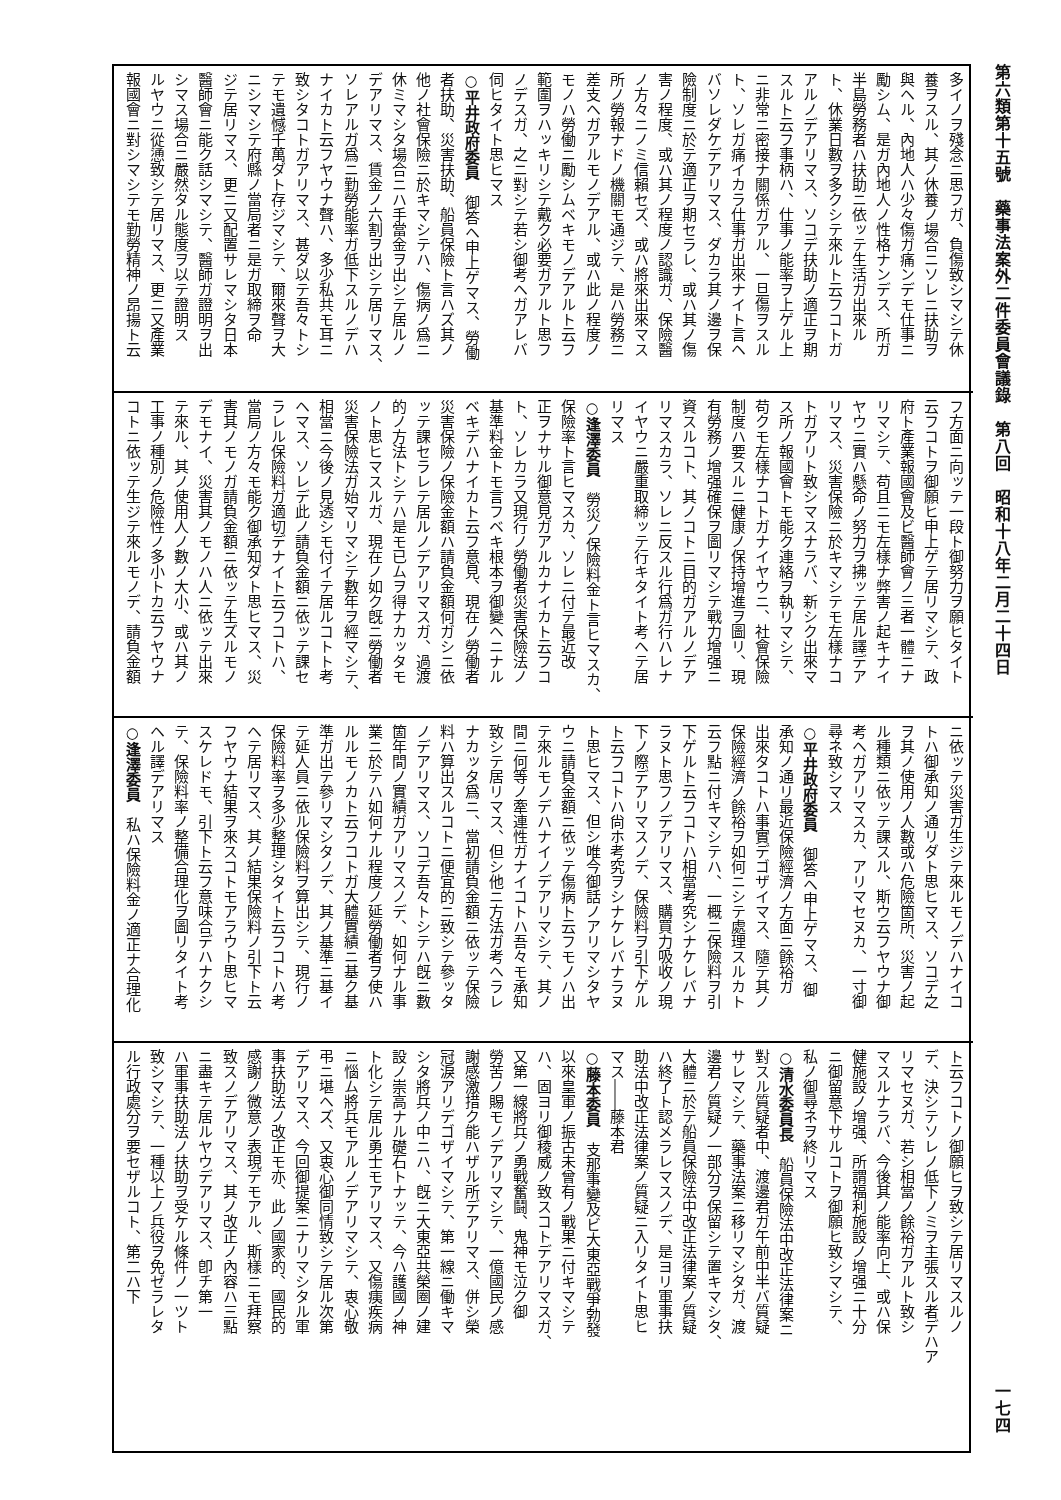第六類第十五號　藥事法案外二件委員會議錄　第八回　昭和十八年二月二十四日 一七四
多イノヲ殘念ニ思フガ、負傷致シマシテ休
養ヲスル、其ノ休養ノ場合ニソレニ扶助ヲ
與ヘル、內地人ハ少々傷ガ痛ンデモ仕事ニ
勵シム、是ガ內地人ノ性格ナンデス、所ガ
半島勞務者ハ扶助ニ依ッテ生活ガ出來ル
ト、休業日數ヲ多クシテ來ルト云フコトガ
アルノデアリマス、ソコデ扶助ノ適正ヲ期
スルト云フ事柄ハ、仕事ノ能率ヲ上ゲル上
ニ非常ニ密接ナ關係ガアル、一旦傷ヲスル
ト、ソレガ痛イカラ仕事ガ出來ナイト言ヘ
バソレダケデアリマス、ダカラ其ノ邊ヲ保
險制度ニ於テ適正ヲ期セラレ、或ハ其ノ傷
害ノ程度、或ハ其ノ程度ノ認識ガ、保險醫
ノ方々ニノミ信賴セズ、或ハ將來出來マス
所ノ勞報ナドノ機關モ通ジテ、是ハ勞務ニ
差支ヘガアルモノデアル、或ハ此ノ程度ノ
モノハ勞働ニ勵シムベキモノデアルト云フ
範圍ヲハッキリシテ戴ク必要ガアルト思フ
ノデスガ、之ニ對シテ若シ御考ヘガアレバ
伺ヒタイト思ヒマス
○平井政府委員　御答ヘ申上ゲマス、勞働
者扶助、災害扶助、船員保險ト言ハズ其ノ
他ノ社會保險ニ於キマシテハ、傷病ノ爲ニ
休ミマシタ場合ニハ手當金ヲ出シテ居ルノ
デアリマス、賃金ノ六割ヲ出シテ居リマス、
ソレアルガ爲ニ勤勞能率ガ低下スルノデハ
ナイカト云フヤウナ聲ハ、多少私共モ耳ニ
致シタコトガアリマス、甚ダ以テ吾々トシ
テモ遺憾千萬ダト存ジマシテ、爾來聲ヲ大
ニシマシテ府縣ノ當局者ニ是ガ取締ヲ命
ジテ居リマス、更ニ又配置サレマシタ日本
醫師會ニ能ク話シマシテ、醫師ガ證明ヲ出
シマス場合ニ嚴然タル態度ヲ以テ證明ス
ルヤウニ從慂致シテ居リマス、更ニ又產業
報國會ニ對シマシテモ勤勞精神ノ昂揚ト云
フ方面ニ向ッテ一段ト御努力ヲ願ヒタイト
云フコトヲ御願ヒ申上ゲテ居リマシテ、政
府ト產業報國會及ビ醫師會ノ三者一體ニナ
リマシテ、苟且ニモ左樣ナ弊害ノ起キナイ
ヤウニ實ハ懸命ノ努力ヲ拂ッテ居ル譯デア
リマス、災害保險ニ於キマシテモ左樣ナコ
トガアリト致シマスナラバ、新シク出來マ
ス所ノ報國會トモ能ク連絡ヲ執リマシテ、
苟クモ左樣ナコトガナイヤウニ、社會保險
制度ハ要スルニ健康ノ保持增進ヲ圖リ、現
有勞務ノ增强確保ヲ圖リマシテ戰力增强ニ
資スルコト、其ノコトニ目的ガアルノデア
リマスカラ、ソレニ反スル行爲ガ行ハレナ
イヤウニ嚴重取締ッテ行キタイト考ヘテ居
リマス
○逢澤委員　勞災ノ保險料金ト言ヒマスカ、
保險率ト言ヒマスカ、ソレニ付テ最近改
正ヲナサル御意見ガアルカナイカト云フコ
ト、ソレカラ又現行ノ勞働者災害保險法ノ
基準料金トモ言フベキ根本ヲ御變ヘニナル
ベキデハナイカト云フ意見、現在ノ勞働者
災害保險ノ保險金額ハ請負金額何ガシニ依
ッテ課セラレテ居ルノデアリマスガ、過渡
的ノ方法トシテハ是モ已ムヲ得ナカッタモ
ノト思ヒマスルガ、現在ノ如ク旣ニ勞働者
災害保險法ガ始マリマシテ數年ヲ經マシテ、
相當ニ今後ノ見透シモ付イテ居ルコトト考
ヘマス、ソレデ此ノ請負金額ニ依ッテ課セ
ラレル保險料ガ適切デナイト云フコトハ、
當局ノ方々モ能ク御承知ダト思ヒマス、災
害其ノモノガ請負金額ニ依ッテ生ズルモノ
デモナイ、災害其ノモノハ人ニ依ッテ出來
テ來ル、其ノ使用人ノ數ノ大小、或ハ其ノ
工事ノ種別ノ危險性ノ多小トカ云フヤウナ
コトニ依ッテ生ジテ來ルモノデ、請負金額
ニ依ッテ災害ガ生ジテ來ルモノデハナイコ
トハ御承知ノ通リダト思ヒマス、ソコデ之
ヲ其ノ使用ノ人數或ハ危險箇所、災害ノ起
ル種類ニ依ッテ課スル、斯ウ云フヤウナ御
考ヘガアリマスカ、アリマセヌカ、一寸御
尋ネ致シマス
○平井政府委員　御答ヘ申上ゲマス、御
承知ノ通リ最近保險經濟ノ方面ニ餘裕ガ
出來タコトハ事實デゴザイマス、隨テ其ノ
保險經濟ノ餘裕ヲ如何ニシテ處理スルカト
云フ點ニ付キマシテハ、一概ニ保險料ヲ引
下ゲルト云フコトハ相當考究シナケレバナ
ラヌト思フノデアリマス、購買力吸收ノ現
下ノ際デアリマスノデ、保險料ヲ引下ゲル
ト云フコトハ尙ホ考究ヲシナケレバナラヌ
ト思ヒマス、但シ唯今御話ノアリマシタヤ
ウニ請負金額ニ依ッテ傷病ト云フモノハ出
テ來ルモノデハナイノデアリマシテ、其ノ
間ニ何等ノ牽連性ガナイコトハ吾々モ承知
致シテ居リマス、但シ他ニ方法ガ考ヘラレ
ナカッタ爲ニ、當初請負金額ニ依ッテ保險
料ハ算出スルコトニ便宜的ニ致シテ參ッタ
ノデアリマス、ソコデ吾々トシテハ旣ニ數
箇年間ノ實績ガアリマスノデ、如何ナル事
業ニ於テハ如何ナル程度ノ延勞働者ヲ使ハ
ルルモノカト云フコトガ大體實績ニ基ク基
準ガ出テ參リマシタノデ、其ノ基準ニ基イ
テ延人員ニ依ル保險料ヲ算出シテ、現行ノ
保險料率ヲ多少整理シタイト云フコトハ考
ヘテ居リマス、其ノ結果保險料ノ引下ト云
フヤウナ結果ヲ來スコトモアラウト思ヒマ
スケレドモ、引下ト云フ意味合デハナクシ
テ、保險料率ノ整備合理化ヲ圖リタイト考
ヘル譯デアリマス
○逢澤委員　私ハ保險料金ノ適正ナ合理化
ト云フコトノ御願ヒヲ致シテ居リマスルノ
デ、決シテソレノ低下ノミヲ主張スル者デハア
リマセヌガ、若シ相當ノ餘裕ガアルト致シ
マスルナラバ、今後其ノ能率向上、或ハ保
健施設ノ增强、所謂福利施設ノ增强ニ十分
ニ御留意下サルコトヲ御願ヒ致シマシテ、
私ノ御尋ネヲ終リマス
○清水委員長　船員保險法中改正法律案ニ
對スル質疑者中、渡邊君ガ午前中半バ質疑
サレマシテ、藥事法案ニ移リマシタガ、渡
邊君ノ質疑ノ一部分ヲ保留シテ置キマシタ、
大體ニ於テ船員保險法中改正法律案ノ質疑
ハ終了ト認メラレマスノデ、是ヨリ軍事扶
助法中改正法律案ノ質疑ニ入リタイト思ヒ
マス――藤本君
○藤本委員　支那事變及ビ大東亞戰爭勃發
以來皇軍ノ振古未曾有ノ戰果ニ付キマシテ
ハ、固ヨリ御稜威ノ致スコトデアリマスガ、
又第一線將兵ノ勇戰奮鬪、鬼神モ泣ク御
勞苦ノ賜モノデアリマシテ、一億國民ノ感
謝感激措ク能ハザル所デアリマス、併シ榮
冠淚アリデゴザイマシテ、第一線ニ働キマ
シタ將兵ノ中ニハ、旣ニ大東亞共榮圈ノ建
設ノ崇高ナル礎石トナッテ、今ハ護國ノ神
ト化シテ居ル勇士モアリマス、又傷痍疾病
ニ惱ム將兵モアルノデアリマシテ、衷心敬
弔ニ堪ヘズ、又衷心御同情致シテ居ル次第
デアリマス、今回御提案ニナリマシタル軍
事扶助法ノ改正モ亦、此ノ國家的、國民的
感謝ノ微意ノ表現デモアル、斯樣ニモ拜察
致スノデアリマス、其ノ改正ノ內容ハ三點
ニ盡キテ居ルヤウデアリマス、卽チ第一
ハ軍事扶助法ノ扶助ヲ受ケル條件ノ一ツト
致シマシテ、一種以上ノ兵役ヲ免ゼラレタ
ル行政處分ヲ要セザルコト、第二ハ下